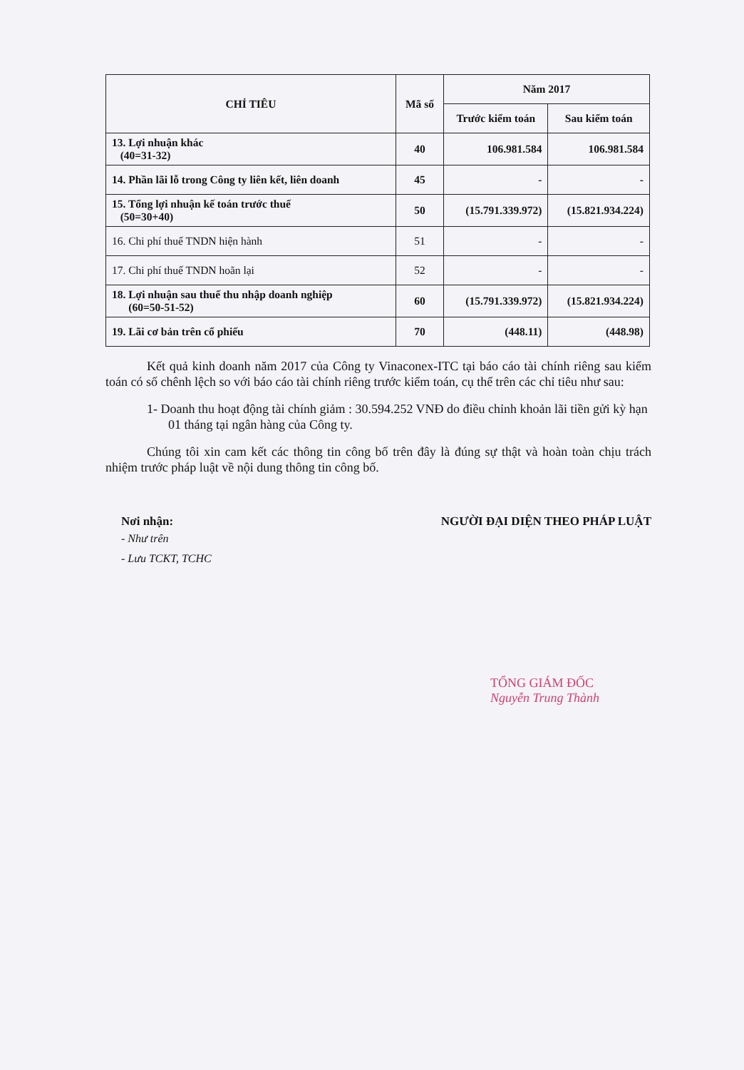| CHỈ TIÊU | Mã số | Năm 2017 | |
| --- | --- | --- | --- |
| | | Trước kiểm toán | Sau kiểm toán |
| 13. Lợi nhuận khác (40=31-32) | 40 | 106.981.584 | 106.981.584 |
| 14. Phần lãi lỗ trong Công ty liên kết, liên doanh | 45 | - | - |
| 15. Tổng lợi nhuận kế toán trước thuế (50=30+40) | 50 | (15.791.339.972) | (15.821.934.224) |
| 16. Chi phí thuế TNDN hiện hành | 51 | - | - |
| 17. Chi phí thuế TNDN hoãn lại | 52 | - | - |
| 18. Lợi nhuận sau thuế thu nhập doanh nghiệp (60=50-51-52) | 60 | (15.791.339.972) | (15.821.934.224) |
| 19. Lãi cơ bản trên cổ phiếu | 70 | (448.11) | (448.98) |
Kết quả kinh doanh năm 2017 của Công ty Vinaconex-ITC tại báo cáo tài chính riêng sau kiểm toán có số chênh lệch so với báo cáo tài chính riêng trước kiểm toán, cụ thể trên các chỉ tiêu như sau:
1- Doanh thu hoạt động tài chính giảm : 30.594.252 VNĐ do điều chỉnh khoản lãi tiền gửi kỳ hạn 01 tháng tại ngân hàng của Công ty.
Chúng tôi xin cam kết các thông tin công bố trên đây là đúng sự thật và hoàn toàn chịu trách nhiệm trước pháp luật về nội dung thông tin công bố.
Nơi nhận:
- Như trên
- Lưu TCKT, TCHC
NGƯỜI ĐẠI DIỆN THEO PHÁP LUẬT
TỔNG GIÁM ĐỐC
Nguyễn Trung Thành